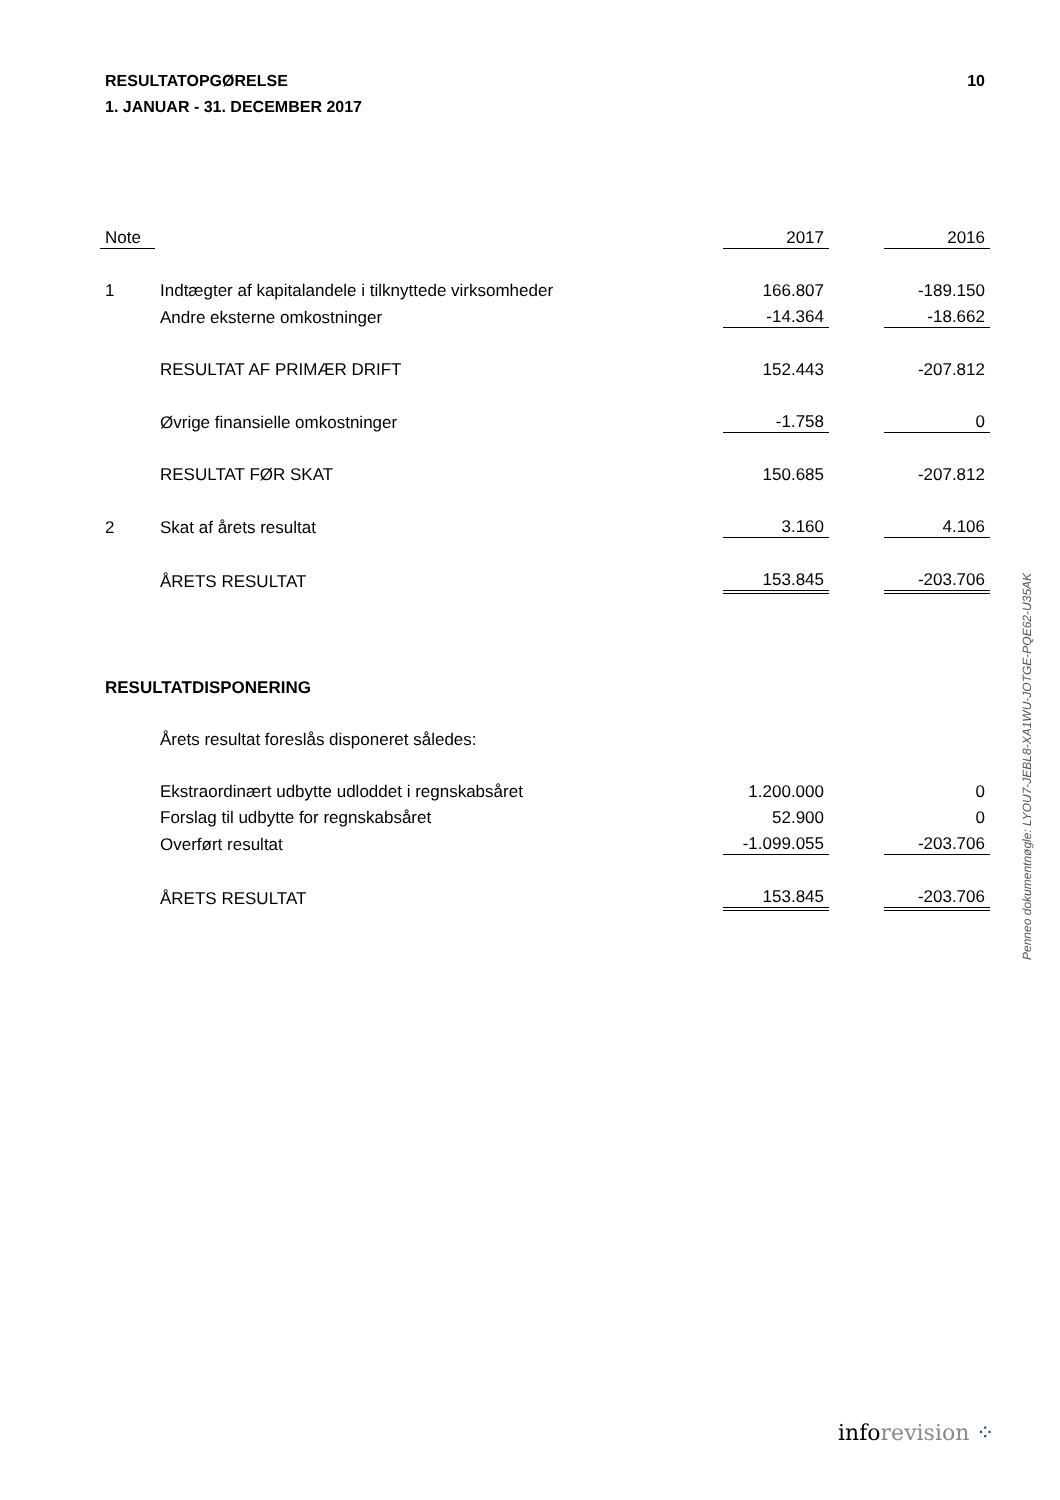10 RESULTATOPGØRELSE
1. JANUAR - 31. DECEMBER 2017
| Note | | 2017 | | 2016 |
| 1 | Indtægter af kapitalandele i tilknyttede virksomheder | 166.807 | | -189.150 |
| | Andre eksterne omkostninger | -14.364 | | -18.662 |
| | RESULTAT AF PRIMÆR DRIFT | 152.443 | | -207.812 |
| | Øvrige finansielle omkostninger | -1.758 | | 0 |
| | RESULTAT FØR SKAT | 150.685 | | -207.812 |
| 2 | Skat af årets resultat | 3.160 | | 4.106 |
| | ÅRETS RESULTAT | 153.845 | | -203.706 |
| RESULTATDISPONERING | | | | |
| | Årets resultat foreslås disponeret således: | | | |
| | Ekstraordinært udbytte udloddet i regnskabsåret | 1.200.000 | | 0 |
| | Forslag til udbytte for regnskabsåret | 52.900 | | 0 |
| | Overført resultat | -1.099.055 | | -203.706 |
| | ÅRETS RESULTAT | 153.845 | | -203.706 |
Penneo dokumentnøgle: LYOU7-JEBL8-XA1WU-JOTGE-PQE62-U35AK
inforevision ⁘